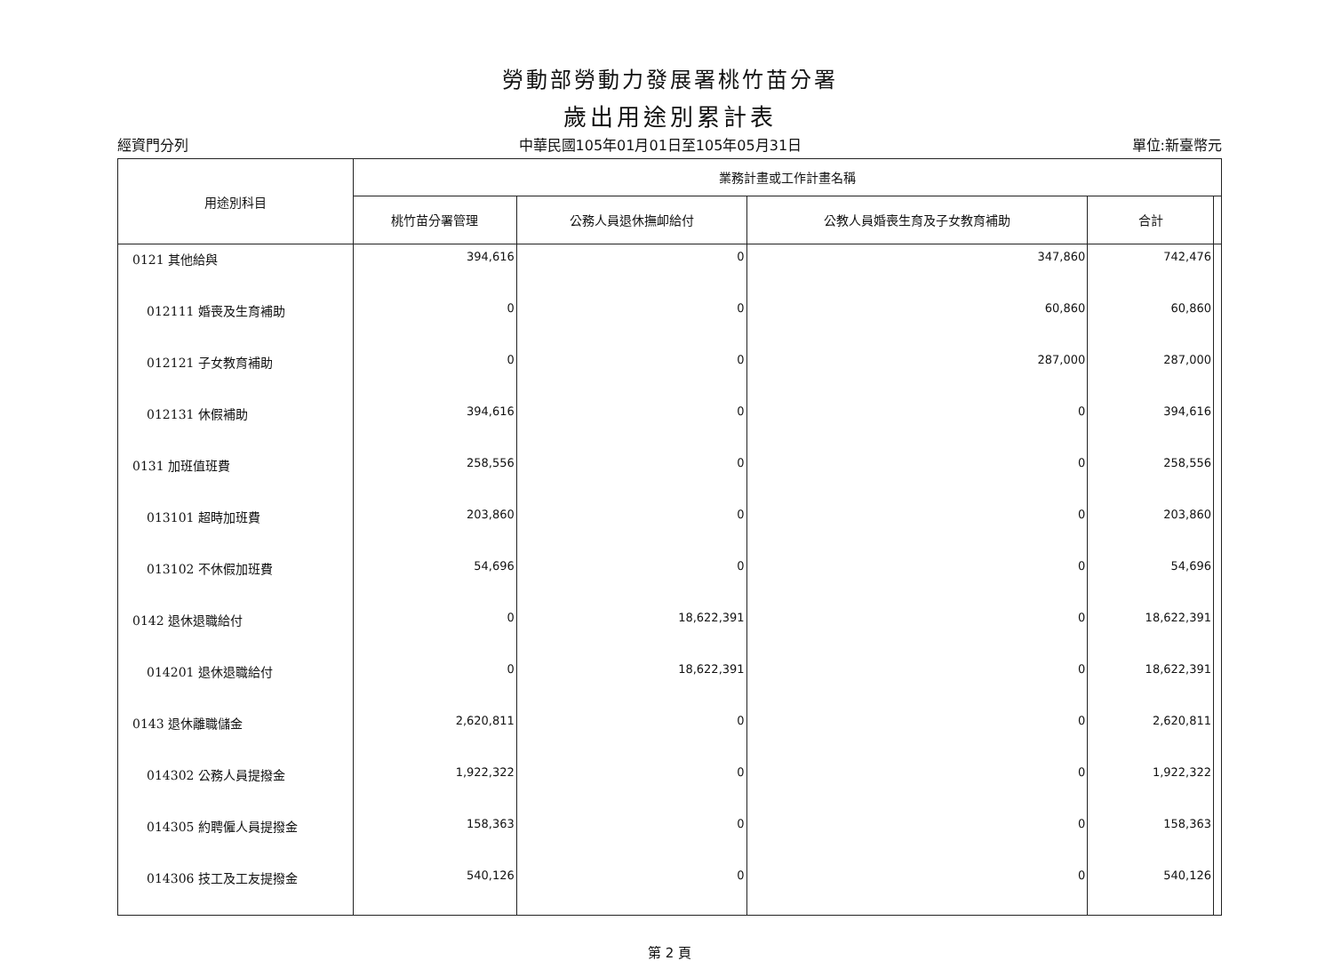勞動部勞動力發展署桃竹苗分署
歲出用途別累計表
經資門分列 中華民國105年01月01日至105年05月31日 單位:新臺幣元
| 用途別科目 | 業務計畫或工作計畫名稱 | | | | |
| --- | --- | --- | --- | --- | --- |
| | 桃竹苗分署管理 | 公務人員退休撫卹給付 | 公教人員婚喪生育及子女教育補助 | 合計 | |
| 0121 其他給與 | 394,616 | 0 | 347,860 | 742,476 | |
| 012111 婚喪及生育補助 | 0 | 0 | 60,860 | 60,860 | |
| 012121 子女教育補助 | 0 | 0 | 287,000 | 287,000 | |
| 012131 休假補助 | 394,616 | 0 | 0 | 394,616 | |
| 0131 加班值班費 | 258,556 | 0 | 0 | 258,556 | |
| 013101 超時加班費 | 203,860 | 0 | 0 | 203,860 | |
| 013102 不休假加班費 | 54,696 | 0 | 0 | 54,696 | |
| 0142 退休退職給付 | 0 | 18,622,391 | 0 | 18,622,391 | |
| 014201 退休退職給付 | 0 | 18,622,391 | 0 | 18,622,391 | |
| 0143 退休離職儲金 | 2,620,811 | 0 | 0 | 2,620,811 | |
| 014302 公務人員提撥金 | 1,922,322 | 0 | 0 | 1,922,322 | |
| 014305 約聘僱人員提撥金 | 158,363 | 0 | 0 | 158,363 | |
| 014306 技工及工友提撥金 | 540,126 | 0 | 0 | 540,126 | |
第 2 頁